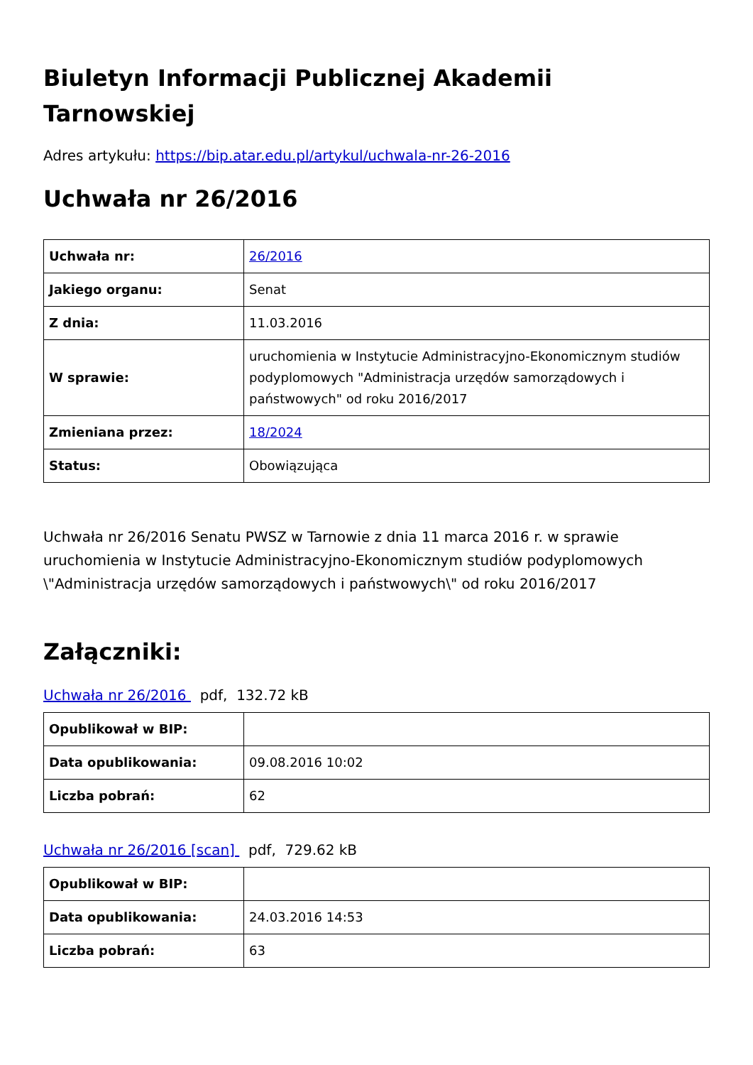Biuletyn Informacji Publicznej Akademii Tarnowskiej
Adres artykułu: https://bip.atar.edu.pl/artykul/uchwala-nr-26-2016
Uchwała nr 26/2016
| Uchwała nr: | 26/2016 |
| Jakiego organu: | Senat |
| Z dnia: | 11.03.2016 |
| W sprawie: | uruchomienia w Instytucie Administracyjno-Ekonomicznym studiów podyplomowych "Administracja urzędów samorządowych i państwowych" od roku 2016/2017 |
| Zmieniana przez: | 18/2024 |
| Status: | Obowiązująca |
Uchwała nr 26/2016 Senatu PWSZ w Tarnowie z dnia 11 marca 2016 r. w sprawie uruchomienia w Instytucie Administracyjno-Ekonomicznym studiów podyplomowych \"Administracja urzędów samorządowych i państwowych\" od roku 2016/2017
Załączniki:
Uchwała nr 26/2016 pdf, 132.72 kB
| Opublikował w BIP: | |
| Data opublikowania: | 09.08.2016 10:02 |
| Liczba pobrań: | 62 |
Uchwała nr 26/2016 [scan] pdf, 729.62 kB
| Opublikował w BIP: | |
| Data opublikowania: | 24.03.2016 14:53 |
| Liczba pobrań: | 63 |